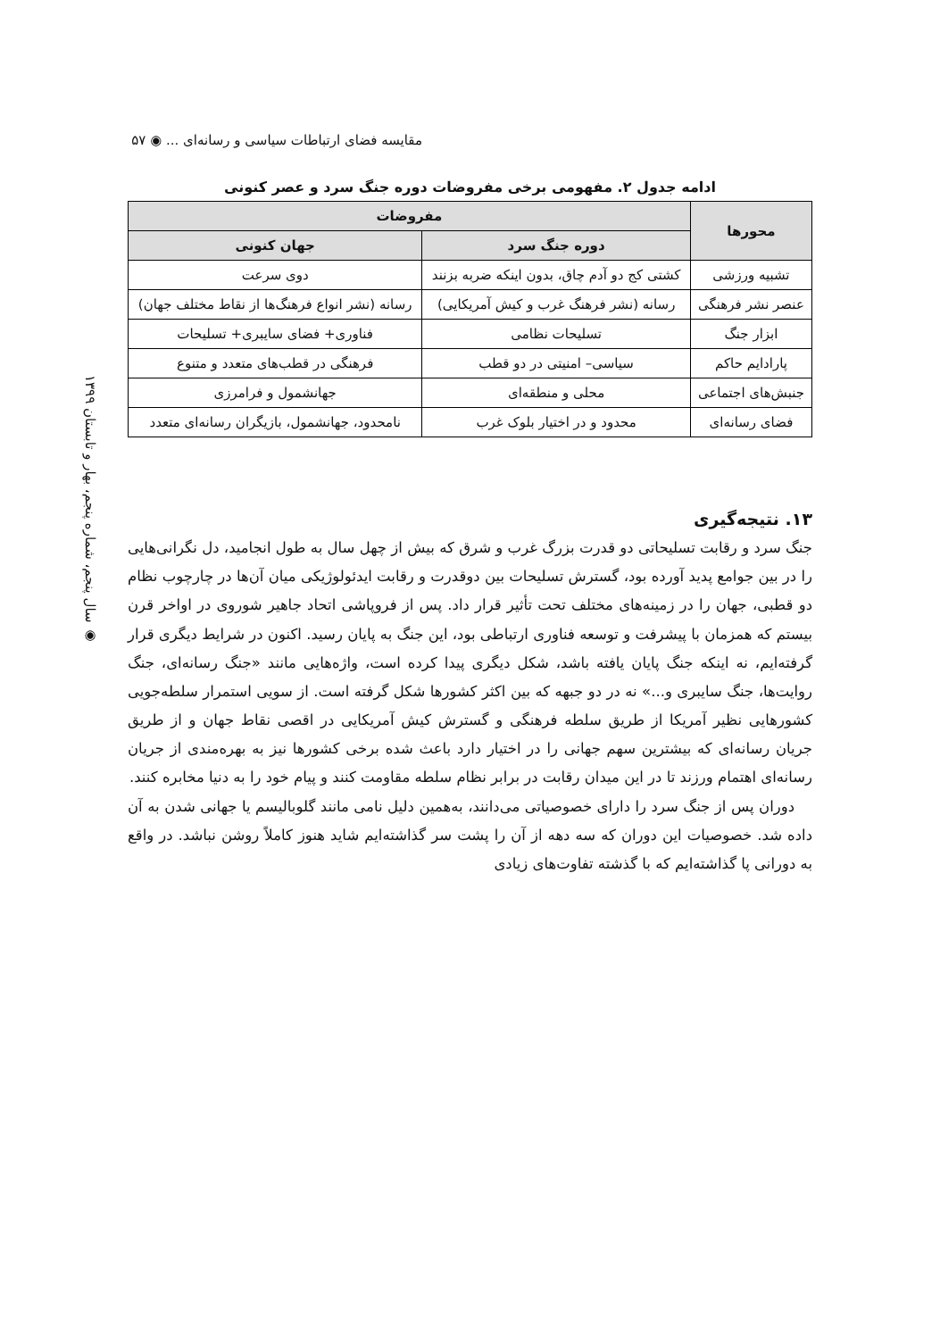مقایسه فضای ارتباطات سیاسی و رسانه‌ای ... ◉ ۵۷
◉ سال پنجم، شماره پنجم، بهار و تابستان ۱۳۹۹
ادامه جدول ۲. مفهومی برخی مفروضات دوره جنگ سرد و عصر کنونی
| محورها | مفروضات | |
| --- | --- | --- |
| | دوره جنگ سرد | جهان کنونی |
| تشبیه ورزشی | کشتی کج دو آدم چاق، بدون اینکه ضربه بزنند | دوی سرعت |
| عنصر نشر فرهنگی | رسانه (نشر فرهنگ غرب و کیش آمریکایی) | رسانه (نشر انواع فرهنگ‌ها از نقاط مختلف جهان) |
| ابزار جنگ | تسلیحات نظامی | فناوری+ فضای سایبری+ تسلیحات |
| پارادایم حاکم | سیاسی– امنیتی در دو قطب | فرهنگی در قطب‌های متعدد و متنوع |
| جنبش‌های اجتماعی | محلی و منطقه‌ای | جهانشمول و فرامرزی |
| فضای رسانه‌ای | محدود و در اختیار بلوک غرب | نامحدود، جهانشمول، بازیگران رسانه‌ای متعدد |
۱۳. نتیجه‌گیری
جنگ سرد و رقابت تسلیحاتی دو قدرت بزرگ غرب و شرق که بیش از چهل سال به طول انجامید، دل نگرانی‌هایی را در بین جوامع پدید آورده بود، گسترش تسلیحات بین دوقدرت و رقابت ایدئولوژیکی میان آن‌ها در چارچوب نظام دو قطبی، جهان را در زمینه‌های مختلف تحت تأثیر قرار داد. پس از فروپاشی اتحاد جاهیر شوروی در اواخر قرن بیستم که همزمان با پیشرفت و توسعه فناوری ارتباطی بود، این جنگ به پایان رسید. اکنون در شرایط دیگری قرار گرفته‌ایم، نه اینکه جنگ پایان یافته باشد، شکل دیگری پیدا کرده است، واژه‌هایی مانند «جنگ رسانه‌ای، جنگ روایت‌ها، جنگ سایبری و...» نه در دو جبهه که بین اکثر کشورها شکل گرفته است. از سویی استمرار سلطه‌جویی کشورهایی نظیر آمریکا از طریق سلطه فرهنگی و گسترش کیش آمریکایی در اقصی نقاط جهان و از طریق جریان رسانه‌ای که بیشترین سهم جهانی را در اختیار دارد باعث شده برخی کشورها نیز به بهره‌مندی از جریان رسانه‌ای اهتمام ورزند تا در این میدان رقابت در برابر نظام سلطه مقاومت کنند و پیام خود را به دنیا مخابره کنند.
دوران پس از جنگ سرد را دارای خصوصیاتی می‌دانند، به‌همین دلیل نامی مانند گلوبالیسم یا جهانی شدن به آن داده شد. خصوصیات این دوران که سه دهه از آن را پشت سر گذاشته‌ایم شاید هنوز کاملاً روشن نباشد. در واقع به دورانی پا گذاشته‌ایم که با گذشته تفاوت‌های زیادی